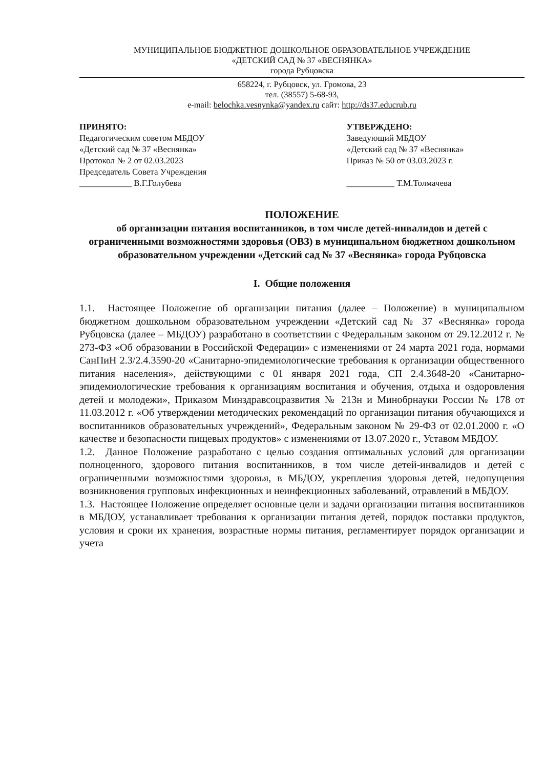МУНИЦИПАЛЬНОЕ БЮДЖЕТНОЕ ДОШКОЛЬНОЕ ОБРАЗОВАТЕЛЬНОЕ УЧРЕЖДЕНИЕ
«ДЕТСКИЙ САД № 37 «ВЕСНЯНКА»
города Рубцовска
658224, г. Рубцовск, ул. Громова, 23
тел. (38557) 5-68-93,
e-mail: belochka.vesnynka@yandex.ru сайт: http://ds37.educrub.ru
ПРИНЯТО:
Педагогическим советом МБДОУ
«Детский сад № 37 «Веснянка»
Протокол № 2 от 02.03.2023
Председатель Совета Учреждения
____________ В.Г.Голубева
УТВЕРЖДЕНО:
Заведующий МБДОУ
«Детский сад № 37 «Веснянка»
Приказ № 50 от 03.03.2023 г.
___________ Т.М.Толмачева
ПОЛОЖЕНИЕ
об организации питания воспитанников, в том числе детей-инвалидов и детей с ограниченными возможностями здоровья (ОВЗ) в муниципальном бюджетном дошкольном образовательном учреждении «Детский сад № 37 «Веснянка» города Рубцовска
I. Общие положения
1.1. Настоящее Положение об организации питания (далее – Положение) в муниципальном бюджетном дошкольном образовательном учреждении «Детский сад № 37 «Веснянка» города Рубцовска (далее – МБДОУ) разработано в соответствии с Федеральным законом от 29.12.2012 г. № 273-ФЗ «Об образовании в Российской Федерации» с изменениями от 24 марта 2021 года, нормами СанПиН 2.3/2.4.3590-20 «Санитарно-эпидемиологические требования к организации общественного питания населения», действующими с 01 января 2021 года, СП 2.4.3648-20 «Санитарно-эпидемиологические требования к организациям воспитания и обучения, отдыха и оздоровления детей и молодежи», Приказом Минздравсоцразвития № 213н и Минобрнауки России № 178 от 11.03.2012 г. «Об утверждении методических рекомендаций по организации питания обучающихся и воспитанников образовательных учреждений», Федеральным законом № 29-ФЗ от 02.01.2000 г. «О качестве и безопасности пищевых продуктов» с изменениями от 13.07.2020 г., Уставом МБДОУ.
1.2. Данное Положение разработано с целью создания оптимальных условий для организации полноценного, здорового питания воспитанников, в том числе детей-инвалидов и детей с ограниченными возможностями здоровья, в МБДОУ, укрепления здоровья детей, недопущения возникновения групповых инфекционных и неинфекционных заболеваний, отравлений в МБДОУ.
1.3. Настоящее Положение определяет основные цели и задачи организации питания воспитанников в МБДОУ, устанавливает требования к организации питания детей, порядок поставки продуктов, условия и сроки их хранения, возрастные нормы питания, регламентирует порядок организации и учета